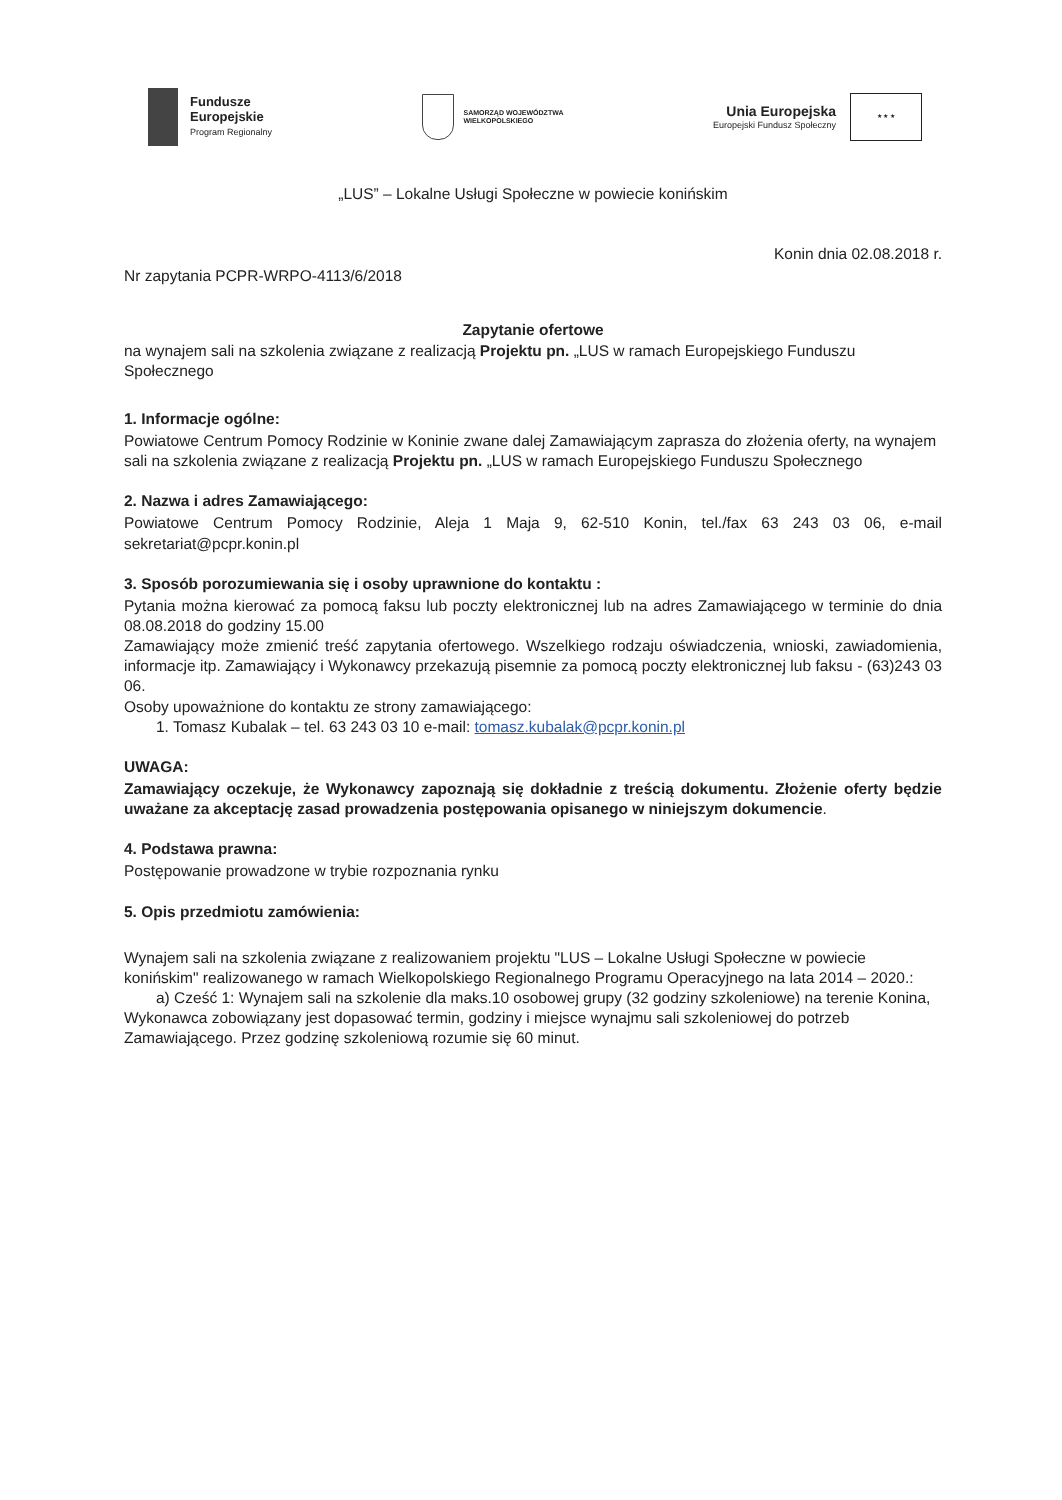Fundusze
Europejskie
Program Regionalny
SAMORZĄD WOJEWÓDZTWA
WIELKOPOLSKIEGO
Unia Europejska
Europejski Fundusz Społeczny
★ ★ ★
„LUS” – Lokalne Usługi Społeczne w powiecie konińskim
Konin dnia 02.08.2018 r.
Nr zapytania PCPR-WRPO-4113/6/2018
Zapytanie ofertowe
na wynajem sali na szkolenia związane z realizacją Projektu pn. „LUS w ramach Europejskiego Funduszu Społecznego
1. Informacje ogólne:
Powiatowe Centrum Pomocy Rodzinie w Koninie zwane dalej Zamawiającym zaprasza do złożenia oferty, na wynajem sali na szkolenia związane z realizacją Projektu pn. „LUS w ramach Europejskiego Funduszu Społecznego
2. Nazwa i adres Zamawiającego:
Powiatowe Centrum Pomocy Rodzinie, Aleja 1 Maja 9, 62-510 Konin, tel./fax 63 243 03 06, e-mail sekretariat@pcpr.konin.pl
3. Sposób porozumiewania się i osoby uprawnione do kontaktu :
Pytania można kierować za pomocą faksu lub poczty elektronicznej lub na adres Zamawiającego w terminie do dnia 08.08.2018 do godziny 15.00
Zamawiający może zmienić treść zapytania ofertowego. Wszelkiego rodzaju oświadczenia, wnioski, zawiadomienia, informacje itp. Zamawiający i Wykonawcy przekazują pisemnie za pomocą poczty elektronicznej lub faksu - (63)243 03 06.
Osoby upoważnione do kontaktu ze strony zamawiającego:
1. Tomasz Kubalak – tel. 63 243 03 10 e-mail: tomasz.kubalak@pcpr.konin.pl
UWAGA:
Zamawiający oczekuje, że Wykonawcy zapoznają się dokładnie z treścią dokumentu. Złożenie oferty będzie uważane za akceptację zasad prowadzenia postępowania opisanego w niniejszym dokumencie.
4. Podstawa prawna:
Postępowanie prowadzone w trybie rozpoznania rynku
5. Opis przedmiotu zamówienia:
Wynajem sali na szkolenia związane z realizowaniem projektu "LUS – Lokalne Usługi Społeczne w powiecie konińskim" realizowanego w ramach Wielkopolskiego Regionalnego Programu Operacyjnego na lata 2014 – 2020.:
a) Cześć 1: Wynajem sali na szkolenie dla maks.10 osobowej grupy (32 godziny szkoleniowe) na terenie Konina,
Wykonawca zobowiązany jest dopasować termin, godziny i miejsce wynajmu sali szkoleniowej do potrzeb Zamawiającego. Przez godzinę szkoleniową rozumie się 60 minut.